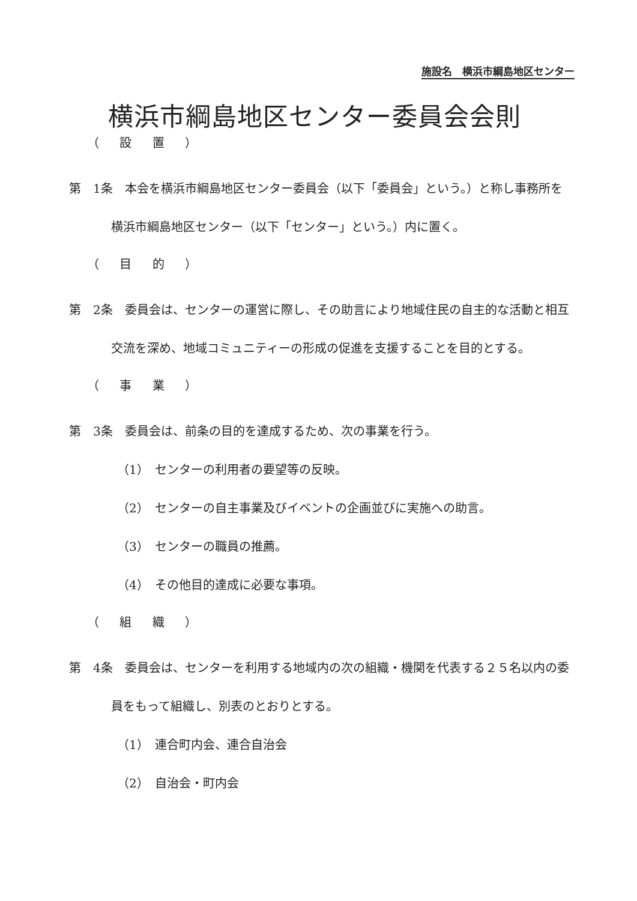施設名　横浜市綱島地区センター
横浜市綱島地区センター委員会会則
（ 設 置 ）
第　1条　本会を横浜市綱島地区センター委員会（以下「委員会」という。）と称し事務所を横浜市綱島地区センター（以下「センター」という。）内に置く。
（ 目 的 ）
第　2条　委員会は、センターの運営に際し、その助言により地域住民の自主的な活動と相互交流を深め、地域コミュニティーの形成の促進を支援することを目的とする。
（ 事 業 ）
第　3条　委員会は、前条の目的を達成するため、次の事業を行う。
（1）　センターの利用者の要望等の反映。
（2）　センターの自主事業及びイベントの企画並びに実施への助言。
（3）　センターの職員の推薦。
（4）　その他目的達成に必要な事項。
（ 組 織 ）
第　4条　委員会は、センターを利用する地域内の次の組織・機関を代表する２５名以内の委員をもって組織し、別表のとおりとする。
（1）　連合町内会、連合自治会
（2）　自治会・町内会